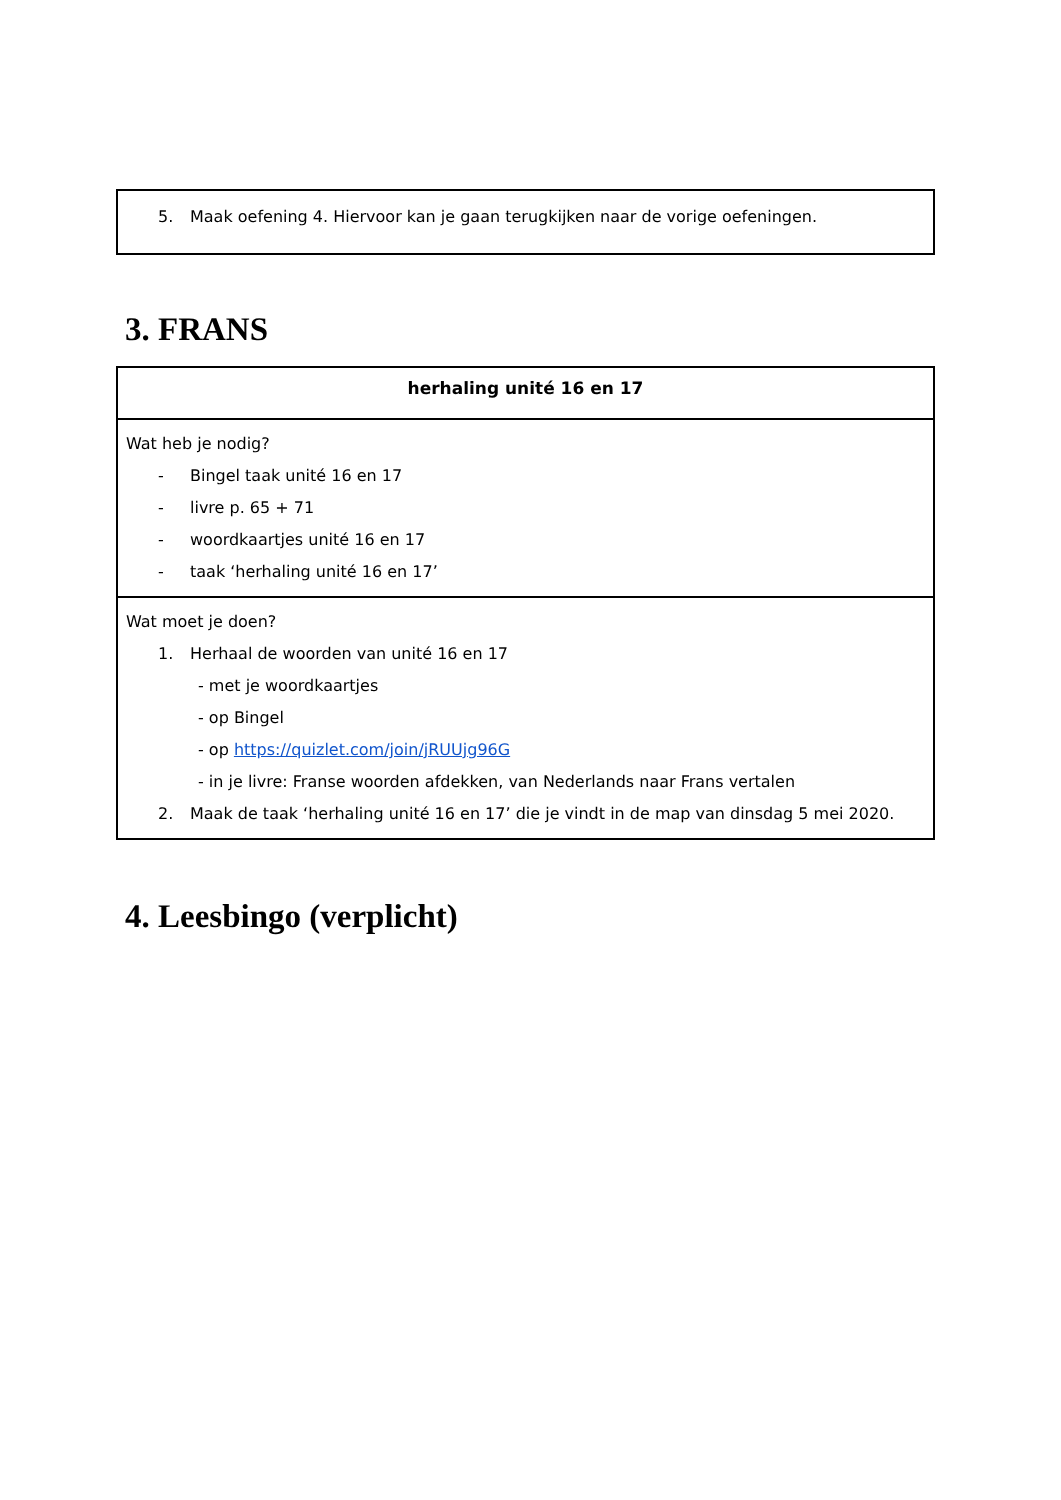| 5. Maak oefening 4. Hiervoor kan je gaan terugkijken naar de vorige oefeningen. |
3. FRANS
| herhaling unité 16 en 17 |
| --- |
| Wat heb je nodig? - Bingel taak unité 16 en 17 - livre p. 65 + 71 - woordkaartjes unité 16 en 17 - taak ‘herhaling unité 16 en 17’ |
| Wat moet je doen? 1. Herhaal de woorden van unité 16 en 17 - met je woordkaartjes - op Bingel - op https://quizlet.com/join/jRUUjg96G - in je livre: Franse woorden afdekken, van Nederlands naar Frans vertalen 2. Maak de taak ‘herhaling unité 16 en 17’ die je vindt in de map van dinsdag 5 mei 2020. |
4. Leesbingo (verplicht)